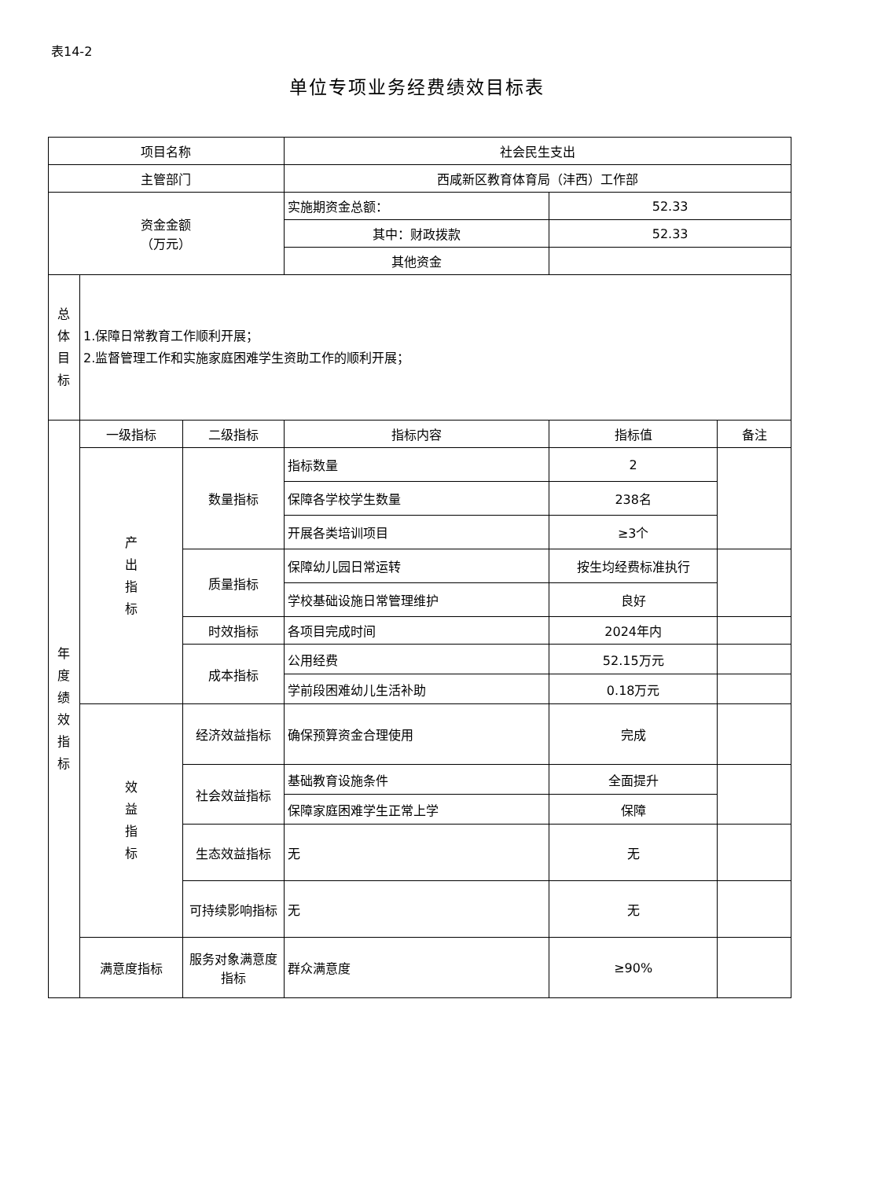表14-2
单位专项业务经费绩效目标表
| 项目名称 | | | 社会民生支出 | | |
| 主管部门 | | | 西咸新区教育体育局（沣西）工作部 | | |
| 资金金额 （万元） | | | 实施期资金总额： | 52.33 | |
| | | | 其中：财政拨款 | 52.33 | |
| | | | 其他资金 | | |
| 总 体 目 标 | 1.保障日常教育工作顺利开展； 2.监督管理工作和实施家庭困难学生资助工作的顺利开展； | | | | |
| 年 度 绩 效 指 标 | 一级指标 | 二级指标 | 指标内容 | 指标值 | 备注 |
| | 产 出 指 标 | 数量指标 | 指标数量 | 2 | |
| | | | 保障各学校学生数量 | 238名 | |
| | | | 开展各类培训项目 | ≥3个 | |
| | | 质量指标 | 保障幼儿园日常运转 | 按生均经费标准执行 | |
| | | | 学校基础设施日常管理维护 | 良好 | |
| | | 时效指标 | 各项目完成时间 | 2024年内 | |
| | | 成本指标 | 公用经费 | 52.15万元 | |
| | | | 学前段困难幼儿生活补助 | 0.18万元 | |
| | 效 益 指 标 | 经济效益指标 | 确保预算资金合理使用 | 完成 | |
| | | 社会效益指标 | 基础教育设施条件 | 全面提升 | |
| | | | 保障家庭困难学生正常上学 | 保障 | |
| | | 生态效益指标 | 无 | 无 | |
| | | 可持续影响指标 | 无 | 无 | |
| | 满意度指标 | 服务对象满意度指标 | 群众满意度 | ≥90% | |